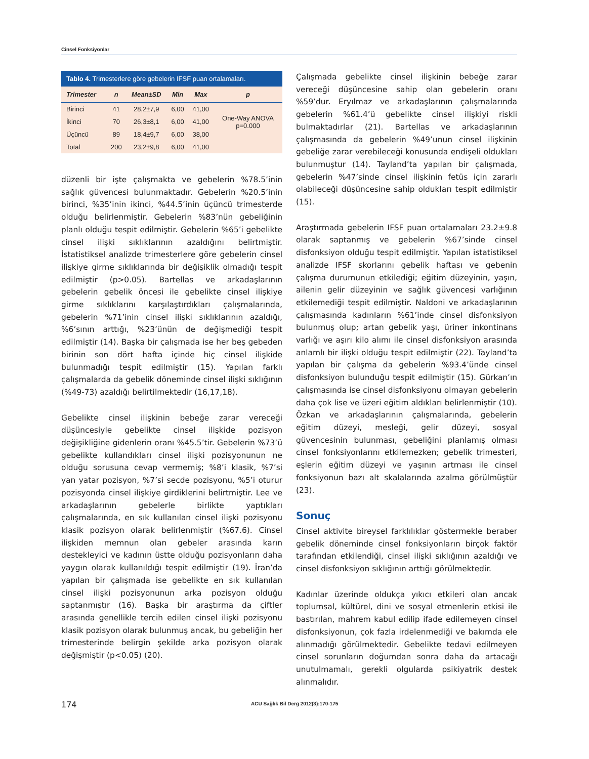Cinsel Fonksiyonlar
Tablo 4. Trimesterlere göre gebelerin IFSF puan ortalamaları.
| Trimester | n | Mean±SD | Min | Max | p |
| --- | --- | --- | --- | --- | --- |
| Birinci | 41 | 28,2±7,9 | 6,00 | 41,00 | One-Way ANOVA p=0.000 |
| İkinci | 70 | 26,3±8,1 | 6,00 | 41,00 | |
| Üçüncü | 89 | 18,4±9,7 | 6,00 | 38,00 | |
| Total | 200 | 23,2±9,8 | 6,00 | 41,00 | |
düzenli bir işte çalışmakta ve gebelerin %78.5’inin sağlık güvencesi bulunmaktadır. Gebelerin %20.5’inin birinci, %35’inin ikinci, %44.5’inin üçüncü trimesterde olduğu belirlenmiştir. Gebelerin %83’nün gebeliğinin planlı olduğu tespit edilmiştir. Gebelerin %65’i gebelikte cinsel ilişki sıklıklarının azaldığını belirtmiştir. İstatistiksel analizde trimesterlere göre gebelerin cinsel ilişkiye girme sıklıklarında bir değişiklik olmadığı tespit edilmiştir (p>0.05). Bartellas ve arkadaşlarının gebelerin gebelik öncesi ile gebelikte cinsel ilişkiye girme sıklıklarını karşılaştırdıkları çalışmalarında, gebelerin %71’inin cinsel ilişki sıklıklarının azaldığı, %6’sının arttığı, %23’ünün de değişmediği tespit edilmiştir (14). Başka bir çalışmada ise her beş gebeden birinin son dört hafta içinde hiç cinsel ilişkide bulunmadığı tespit edilmiştir (15). Yapılan farklı çalışmalarda da gebelik döneminde cinsel ilişki sıklığının (%49-73) azaldığı belirtilmektedir (16,17,18).
Gebelikte cinsel ilişkinin bebeğe zarar vereceği düşüncesiyle gebelikte cinsel ilişkide pozisyon değişikliğine gidenlerin oranı %45.5’tir. Gebelerin %73’ü gebelikte kullandıkları cinsel ilişki pozisyonunun ne olduğu sorusuna cevap vermemiş; %8’i klasik, %7’si yan yatar pozisyon, %7’si secde pozisyonu, %5’i oturur pozisyonda cinsel ilişkiye girdiklerini belirtmiştir. Lee ve arkadaşlarının gebelerle birlikte yaptıkları çalışmalarında, en sık kullanılan cinsel ilişki pozisyonu klasik pozisyon olarak belirlenmiştir (%67.6). Cinsel ilişkiden memnun olan gebeler arasında karın destekleyici ve kadının üstte olduğu pozisyonların daha yaygın olarak kullanıldığı tespit edilmiştir (19). İran’da yapılan bir çalışmada ise gebelikte en sık kullanılan cinsel ilişki pozisyonunun arka pozisyon olduğu saptanmıştır (16). Başka bir araştırma da çiftler arasında genellikle tercih edilen cinsel ilişki pozisyonu klasik pozisyon olarak bulunmuş ancak, bu gebeliğin her trimesterinde belirgin şekilde arka pozisyon olarak değişmiştir (p<0.05) (20).
Çalışmada gebelikte cinsel ilişkinin bebeğe zarar vereceği düşüncesine sahip olan gebelerin oranı %59’dur. Eryılmaz ve arkadaşlarının çalışmalarında gebelerin %61.4’ü gebelikte cinsel ilişkiyi riskli bulmaktadırlar (21). Bartellas ve arkadaşlarının çalışmasında da gebelerin %49’unun cinsel ilişkinin gebeliğe zarar verebileceği konusunda endişeli oldukları bulunmuştur (14). Tayland’ta yapılan bir çalışmada, gebelerin %47’sinde cinsel ilişkinin fetüs için zararlı olabileceği düşüncesine sahip oldukları tespit edilmiştir (15).
Araştırmada gebelerin IFSF puan ortalamaları 23.2±9.8 olarak saptanmış ve gebelerin %67’sinde cinsel disfonksiyon olduğu tespit edilmiştir. Yapılan istatistiksel analizde IFSF skorlarını gebelik haftası ve gebenin çalışma durumunun etkilediği; eğitim düzeyinin, yaşın, ailenin gelir düzeyinin ve sağlık güvencesi varlığının etkilemediği tespit edilmiştir. Naldoni ve arkadaşlarının çalışmasında kadınların %61’inde cinsel disfonksiyon bulunmuş olup; artan gebelik yaşı, üriner inkontinans varlığı ve aşırı kilo alımı ile cinsel disfonksiyon arasında anlamlı bir ilişki olduğu tespit edilmiştir (22). Tayland’ta yapılan bir çalışma da gebelerin %93.4’ünde cinsel disfonksiyon bulunduğu tespit edilmiştir (15). Gürkan’ın çalışmasında ise cinsel disfonksiyonu olmayan gebelerin daha çok lise ve üzeri eğitim aldıkları belirlenmiştir (10). Özkan ve arkadaşlarının çalışmalarında, gebelerin eğitim düzeyi, mesleği, gelir düzeyi, sosyal güvencesinin bulunması, gebeliğini planlamış olması cinsel fonksiyonlarını etkilemezken; gebelik trimesteri, eşlerin eğitim düzeyi ve yaşının artması ile cinsel fonksiyonun bazı alt skalalarında azalma görülmüştür (23).
Sonuç
Cinsel aktivite bireysel farklılıklar göstermekle beraber gebelik döneminde cinsel fonksiyonların birçok faktör tarafından etkilendiği, cinsel ilişki sıklığının azaldığı ve cinsel disfonksiyon sıklığının arttığı görülmektedir.
Kadınlar üzerinde oldukça yıkıcı etkileri olan ancak toplumsal, kültürel, dini ve sosyal etmenlerin etkisi ile bastırılan, mahrem kabul edilip ifade edilemeyen cinsel disfonksiyonun, çok fazla irdelenmediği ve bakımda ele alınmadığı görülmektedir. Gebelikte tedavi edilmeyen cinsel sorunların doğumdan sonra daha da artacağı unutulmamalı, gerekli olgularda psikiyatrik destek alınmalıdır.
174 ACU Sağlık Bil Derg 2012(3):170-175